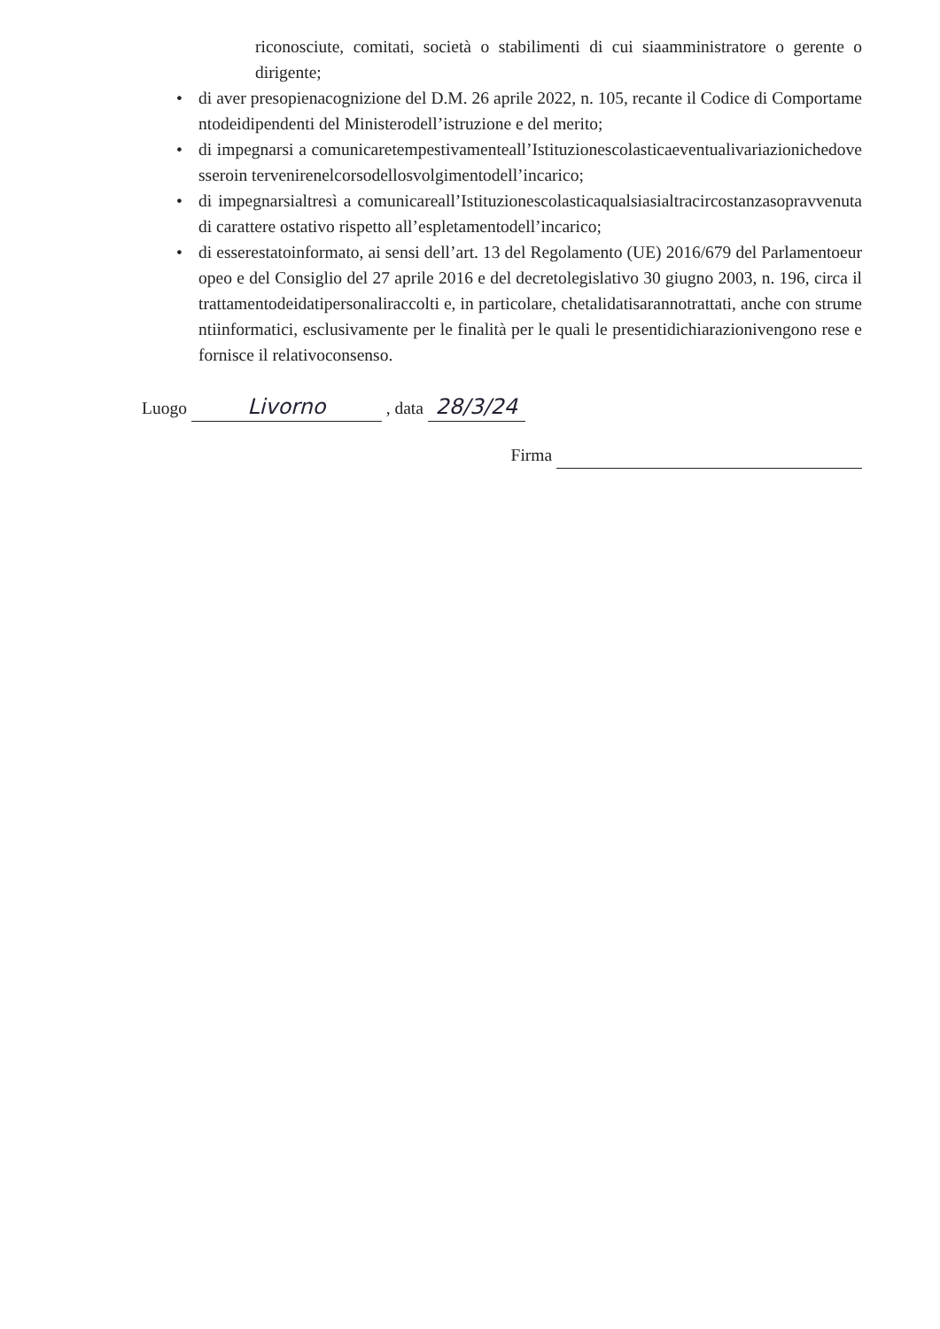riconosciute, comitati, società o stabilimenti di cui siaamministratore o gerente o dirigente;
• di aver presopienacognizione del D.M. 26 aprile 2022, n. 105, recante il Codice di Comportamentodeidipendenti del Ministerodell’istruzione e del merito;
• di impegnarsi a comunicaretempestivamenteall’Istituzionescolasticaeventualivariazionichedovesseroin tervenirenelcorsodellosvolgimentodell’incarico;
• di impegnarsialtresì a comunicareall’Istituzionescolasticaqualsiasialtracircostanzasopravvenuta di carattere ostativo rispetto all’espletamentodell’incarico;
• di esserestatoinformato, ai sensi dell’art. 13 del Regolamento (UE) 2016/679 del Parlamentoeuropeo e del Consiglio del 27 aprile 2016 e del decretolegislativo 30 giugno 2003, n. 196, circa il trattamentodeidatipersonaliraccolti e, in particolare, chetalidatisarannotrattati, anche con strumentiinformatici, esclusivamente per le finalità per le quali le presentidichiarazionivengono rese e fornisce il relativoconsenso.
Luogo Livorno , data 28/3/24
Firma